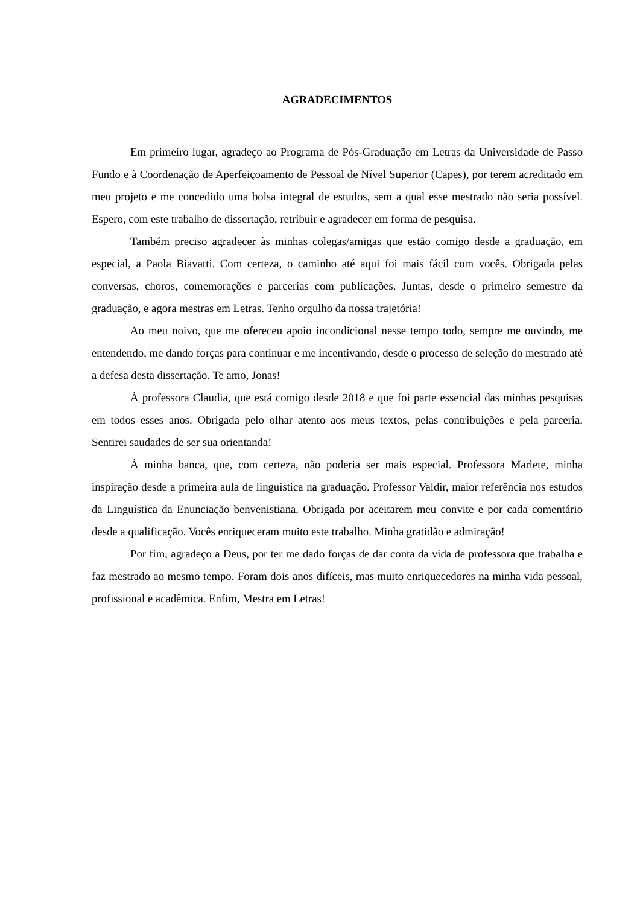AGRADECIMENTOS
Em primeiro lugar, agradeço ao Programa de Pós-Graduação em Letras da Universidade de Passo Fundo e à Coordenação de Aperfeiçoamento de Pessoal de Nível Superior (Capes), por terem acreditado em meu projeto e me concedido uma bolsa integral de estudos, sem a qual esse mestrado não seria possível. Espero, com este trabalho de dissertação, retribuir e agradecer em forma de pesquisa.
Também preciso agradecer às minhas colegas/amigas que estão comigo desde a graduação, em especial, a Paola Biavatti. Com certeza, o caminho até aqui foi mais fácil com vocês. Obrigada pelas conversas, choros, comemorações e parcerias com publicações. Juntas, desde o primeiro semestre da graduação, e agora mestras em Letras. Tenho orgulho da nossa trajetória!
Ao meu noivo, que me ofereceu apoio incondicional nesse tempo todo, sempre me ouvindo, me entendendo, me dando forças para continuar e me incentivando, desde o processo de seleção do mestrado até a defesa desta dissertação. Te amo, Jonas!
À professora Claudia, que está comigo desde 2018 e que foi parte essencial das minhas pesquisas em todos esses anos. Obrigada pelo olhar atento aos meus textos, pelas contribuições e pela parceria. Sentirei saudades de ser sua orientanda!
À minha banca, que, com certeza, não poderia ser mais especial. Professora Marlete, minha inspiração desde a primeira aula de linguística na graduação. Professor Valdir, maior referência nos estudos da Linguística da Enunciação benvenistiana. Obrigada por aceitarem meu convite e por cada comentário desde a qualificação. Vocês enriqueceram muito este trabalho. Minha gratidão e admiração!
Por fim, agradeço a Deus, por ter me dado forças de dar conta da vida de professora que trabalha e faz mestrado ao mesmo tempo. Foram dois anos difíceis, mas muito enriquecedores na minha vida pessoal, profissional e acadêmica. Enfim, Mestra em Letras!